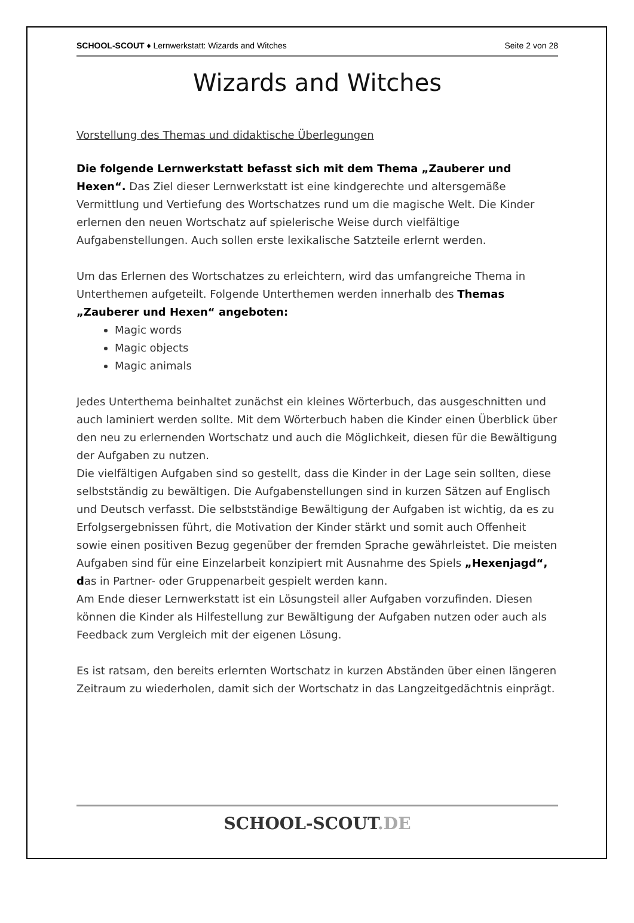SCHOOL-SCOUT ♦ Lernwerkstatt: Wizards and Witches Seite 2 von 28
Wizards and Witches
Vorstellung des Themas und didaktische Überlegungen
Die folgende Lernwerkstatt befasst sich mit dem Thema „Zauberer und Hexen“. Das Ziel dieser Lernwerkstatt ist eine kindgerechte und altersgemäße Vermittlung und Vertiefung des Wortschatzes rund um die magische Welt. Die Kinder erlernen den neuen Wortschatz auf spielerische Weise durch vielfältige Aufgabenstellungen. Auch sollen erste lexikalische Satzteile erlernt werden.
Um das Erlernen des Wortschatzes zu erleichtern, wird das umfangreiche Thema in Unterthemen aufgeteilt. Folgende Unterthemen werden innerhalb des Themas „Zauberer und Hexen“ angeboten:
Magic words
Magic objects
Magic animals
Jedes Unterthema beinhaltet zunächst ein kleines Wörterbuch, das ausgeschnitten und auch laminiert werden sollte. Mit dem Wörterbuch haben die Kinder einen Überblick über den neu zu erlernenden Wortschatz und auch die Möglichkeit, diesen für die Bewältigung der Aufgaben zu nutzen.
Die vielfältigen Aufgaben sind so gestellt, dass die Kinder in der Lage sein sollten, diese selbstständig zu bewältigen. Die Aufgabenstellungen sind in kurzen Sätzen auf Englisch und Deutsch verfasst. Die selbstständige Bewältigung der Aufgaben ist wichtig, da es zu Erfolgsergebnissen führt, die Motivation der Kinder stärkt und somit auch Offenheit sowie einen positiven Bezug gegenüber der fremden Sprache gewährleistet. Die meisten Aufgaben sind für eine Einzelarbeit konzipiert mit Ausnahme des Spiels „Hexenjagd“, das in Partner- oder Gruppenarbeit gespielt werden kann.
Am Ende dieser Lernwerkstatt ist ein Lösungsteil aller Aufgaben vorzufinden. Diesen können die Kinder als Hilfestellung zur Bewältigung der Aufgaben nutzen oder auch als Feedback zum Vergleich mit der eigenen Lösung.
Es ist ratsam, den bereits erlernten Wortschatz in kurzen Abständen über einen längeren Zeitraum zu wiederholen, damit sich der Wortschatz in das Langzeitgedächtnis einprägt.
SCHOOL-SCOUT.DE